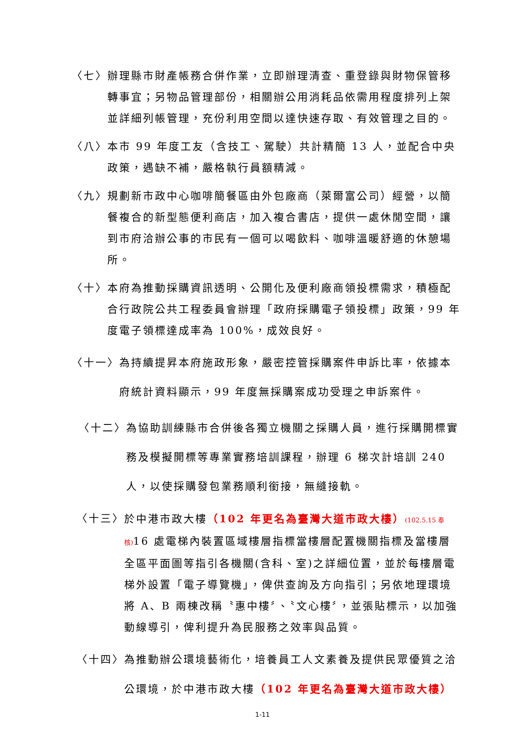〈七〉 辦理縣市財產帳務合併作業，立即辦理清查、重登錄與財物保管移轉事宜；另物品管理部份，相關辦公用消耗品依需用程度排列上架並詳細列帳管理，充份利用空間以達快速存取、有效管理之目的。
〈八〉 本市 99 年度工友（含技工、駕駛）共計精簡 13 人，並配合中央政策，遇缺不補，嚴格執行員額精減。
〈九〉 規劃新市政中心咖啡簡餐區由外包廠商（萊爾富公司）經營，以簡餐複合的新型態便利商店，加入複合書店，提供一處休閒空間，讓到市府洽辦公事的市民有一個可以喝飲料、咖啡溫暖舒適的休憩場所。
〈十〉 本府為推動採購資訊透明、公開化及便利廠商領投標需求，積極配合行政院公共工程委員會辦理「政府採購電子領投標」政策，99 年度電子領標達成率為 100%，成效良好。
〈十一〉 為持續提昇本府施政形象，嚴密控管採購案件申訴比率，依據本府統計資料顯示，99 年度無採購案成功受理之申訴案件。
〈十二〉 為協助訓練縣市合併後各獨立機關之採購人員，進行採購開標實務及模擬開標等專業實務培訓課程，辦理 6 梯次計培訓 240 人，以使採購發包業務順利銜接，無縫接軌。
〈十三〉 於中港市政大樓（102 年更名為臺灣大道市政大樓）(102.5.15 奉核) 16 處電梯內裝置區域樓層指標當樓層配置機關指標及當樓層全區平面圖等指引各機關(含科、室)之詳細位置，並於每樓層電梯外設置「電子導覽機」，俾供查詢及方向指引；另依地理環境將 A、B 兩棟改稱〝惠中樓〞、〝文心樓〞，並張貼標示，以加強動線導引，俾利提升為民服務之效率與品質。
〈十四〉 為推動辦公環境藝術化，培養員工人文素養及提供民眾優質之洽公環境，於中港市政大樓（102 年更名為臺灣大道市政大樓）
1-11